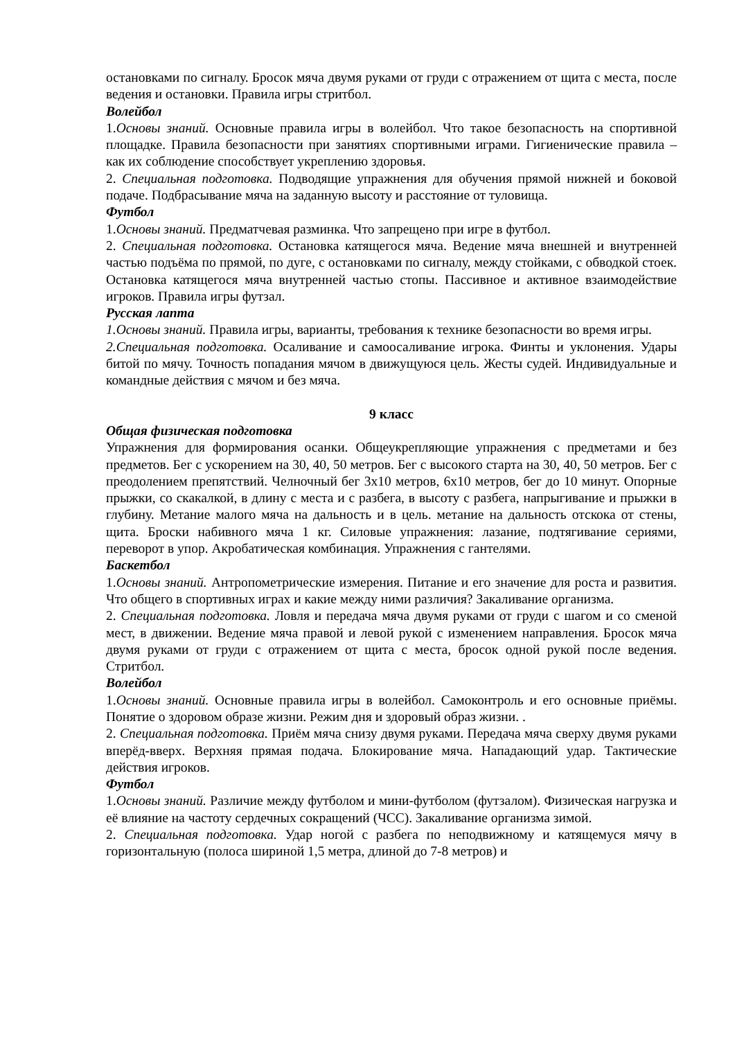остановками по сигналу. Бросок мяча двумя руками от груди с отражением от щита с места, после ведения и остановки. Правила игры стритбол.
Волейбол
1.Основы знаний. Основные правила игры в волейбол. Что такое безопасность на спортивной площадке. Правила безопасности при занятиях спортивными играми. Гигиенические правила – как их соблюдение способствует укреплению здоровья.
2. Специальная подготовка. Подводящие упражнения для обучения прямой нижней и боковой подаче. Подбрасывание мяча на заданную высоту и расстояние от туловища.
Футбол
1.Основы знаний. Предматчевая разминка. Что запрещено при игре в футбол.
2. Специальная подготовка. Остановка катящегося мяча. Ведение мяча внешней и внутренней частью подъёма по прямой, по дуге, с остановками по сигналу, между стойками, с обводкой стоек. Остановка катящегося мяча внутренней частью стопы. Пассивное и активное взаимодействие игроков. Правила игры футзал.
Русская лапта
1.Основы знаний. Правила игры, варианты, требования к технике безопасности во время игры.
2.Специальная подготовка. Осаливание и самоосаливание игрока. Финты и уклонения. Удары битой по мячу. Точность попадания мячом в движущуюся цель. Жесты судей. Индивидуальные и командные действия с мячом и без мяча.
9 класс
Общая физическая подготовка
Упражнения для формирования осанки. Общеукрепляющие упражнения с предметами и без предметов. Бег с ускорением на 30, 40, 50 метров. Бег с высокого старта на 30, 40, 50 метров. Бег с преодолением препятствий. Челночный бег 3х10 метров, 6х10 метров, бег до 10 минут. Опорные прыжки, со скакалкой, в длину с места и с разбега, в высоту с разбега, напрыгивание и прыжки в глубину. Метание малого мяча на дальность и в цель. метание на дальность отскока от стены, щита. Броски набивного мяча 1 кг. Силовые упражнения: лазание, подтягивание сериями, переворот в упор. Акробатическая комбинация. Упражнения с гантелями.
Баскетбол
1.Основы знаний. Антропометрические измерения. Питание и его значение для роста и развития. Что общего в спортивных играх и какие между ними различия? Закаливание организма.
2. Специальная подготовка. Ловля и передача мяча двумя руками от груди с шагом и со сменой мест, в движении. Ведение мяча правой и левой рукой с изменением направления. Бросок мяча двумя руками от груди с отражением от щита с места, бросок одной рукой после ведения. Стритбол.
Волейбол
1.Основы знаний. Основные правила игры в волейбол. Самоконтроль и его основные приёмы. Понятие о здоровом образе жизни. Режим дня и здоровый образ жизни. .
2. Специальная подготовка. Приём мяча снизу двумя руками. Передача мяча сверху двумя руками вперёд-вверх. Верхняя прямая подача. Блокирование мяча. Нападающий удар. Тактические действия игроков.
Футбол
1.Основы знаний. Различие между футболом и мини-футболом (футзалом). Физическая нагрузка и её влияние на частоту сердечных сокращений (ЧСС). Закаливание организма зимой.
2. Специальная подготовка. Удар ногой с разбега по неподвижному и катящемуся мячу в горизонтальную (полоса шириной 1,5 метра, длиной до 7-8 метров) и